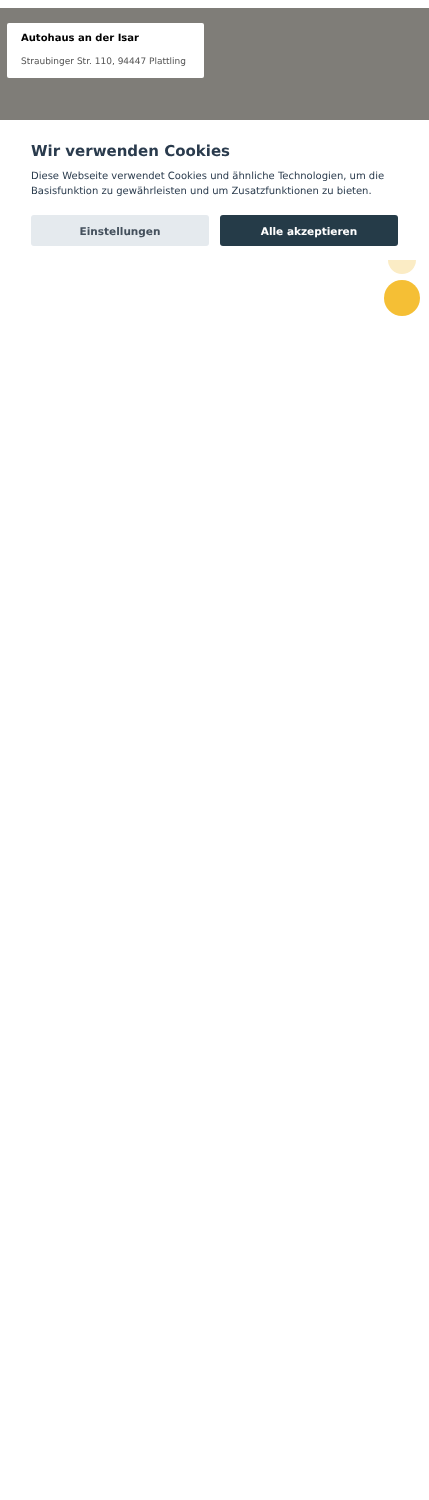Autohaus an der Isar
Straubinger Str. 110, 94447 Plattling
Wir verwenden Cookies
Diese Webseite verwendet Cookies und ähnliche Technologien, um die Basisfunktion zu gewährleisten und um Zusatzfunktionen zu bieten.
Einstellungen Alle akzeptieren